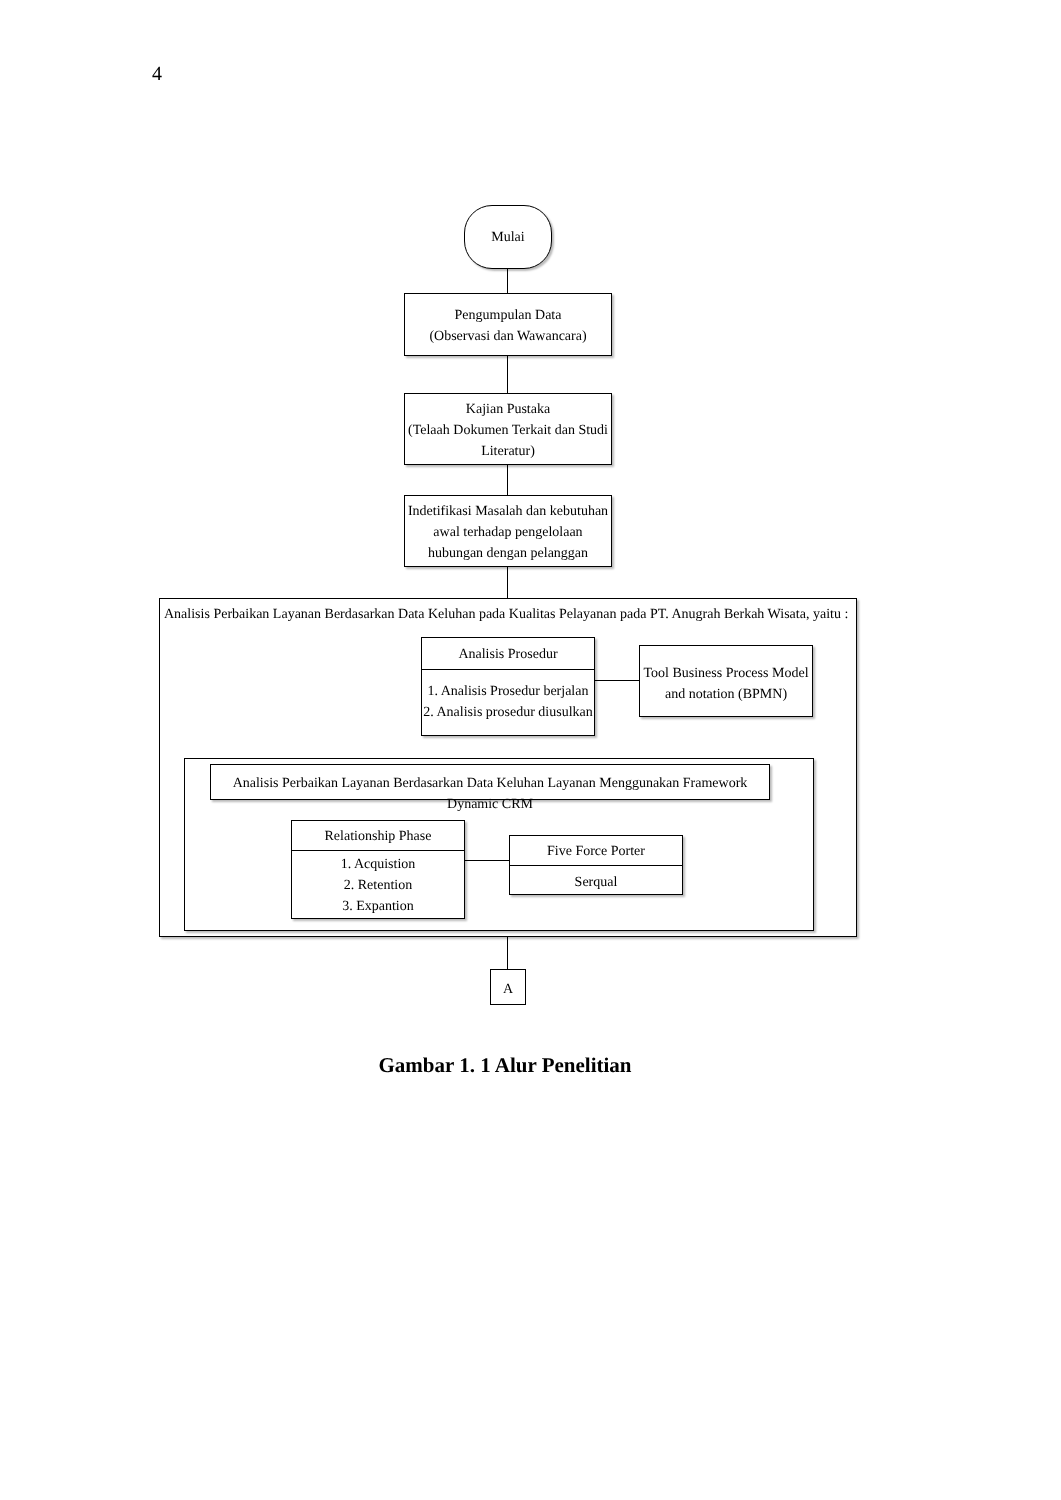4
Mulai
Pengumpulan Data
(Observasi dan Wawancara)
Kajian Pustaka
(Telaah Dokumen Terkait dan Studi Literatur)
Indetifikasi Masalah dan kebutuhan awal terhadap pengelolaan hubungan dengan pelanggan
Analisis Perbaikan Layanan Berdasarkan Data Keluhan pada Kualitas Pelayanan pada PT. Anugrah Berkah Wisata, yaitu :
Analisis Prosedur
1. Analisis Prosedur berjalan
2. Analisis prosedur diusulkan
Tool Business Process Model and notation (BPMN)
Analisis Perbaikan Layanan Berdasarkan Data Keluhan Layanan Menggunakan Framework Dynamic CRM
Relationship Phase
1. Acquistion
2. Retention
3. Expantion
Five Force Porter
Serqual
A
Gambar 1. 1 Alur Penelitian